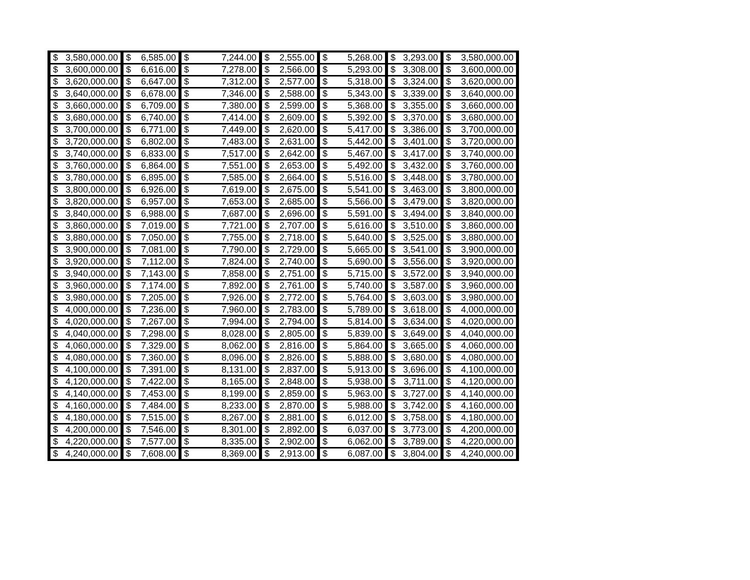| $ 3,580,000.00 | $ 6,585.00 | $ 7,244.00 | $ 2,555.00 | $ 5,268.00 | $ 3,293.00 | $ 3,580,000.00 |
| $ 3,600,000.00 | $ 6,616.00 | $ 7,278.00 | $ 2,566.00 | $ 5,293.00 | $ 3,308.00 | $ 3,600,000.00 |
| $ 3,620,000.00 | $ 6,647.00 | $ 7,312.00 | $ 2,577.00 | $ 5,318.00 | $ 3,324.00 | $ 3,620,000.00 |
| $ 3,640,000.00 | $ 6,678.00 | $ 7,346.00 | $ 2,588.00 | $ 5,343.00 | $ 3,339.00 | $ 3,640,000.00 |
| $ 3,660,000.00 | $ 6,709.00 | $ 7,380.00 | $ 2,599.00 | $ 5,368.00 | $ 3,355.00 | $ 3,660,000.00 |
| $ 3,680,000.00 | $ 6,740.00 | $ 7,414.00 | $ 2,609.00 | $ 5,392.00 | $ 3,370.00 | $ 3,680,000.00 |
| $ 3,700,000.00 | $ 6,771.00 | $ 7,449.00 | $ 2,620.00 | $ 5,417.00 | $ 3,386.00 | $ 3,700,000.00 |
| $ 3,720,000.00 | $ 6,802.00 | $ 7,483.00 | $ 2,631.00 | $ 5,442.00 | $ 3,401.00 | $ 3,720,000.00 |
| $ 3,740,000.00 | $ 6,833.00 | $ 7,517.00 | $ 2,642.00 | $ 5,467.00 | $ 3,417.00 | $ 3,740,000.00 |
| $ 3,760,000.00 | $ 6,864.00 | $ 7,551.00 | $ 2,653.00 | $ 5,492.00 | $ 3,432.00 | $ 3,760,000.00 |
| $ 3,780,000.00 | $ 6,895.00 | $ 7,585.00 | $ 2,664.00 | $ 5,516.00 | $ 3,448.00 | $ 3,780,000.00 |
| $ 3,800,000.00 | $ 6,926.00 | $ 7,619.00 | $ 2,675.00 | $ 5,541.00 | $ 3,463.00 | $ 3,800,000.00 |
| $ 3,820,000.00 | $ 6,957.00 | $ 7,653.00 | $ 2,685.00 | $ 5,566.00 | $ 3,479.00 | $ 3,820,000.00 |
| $ 3,840,000.00 | $ 6,988.00 | $ 7,687.00 | $ 2,696.00 | $ 5,591.00 | $ 3,494.00 | $ 3,840,000.00 |
| $ 3,860,000.00 | $ 7,019.00 | $ 7,721.00 | $ 2,707.00 | $ 5,616.00 | $ 3,510.00 | $ 3,860,000.00 |
| $ 3,880,000.00 | $ 7,050.00 | $ 7,755.00 | $ 2,718.00 | $ 5,640.00 | $ 3,525.00 | $ 3,880,000.00 |
| $ 3,900,000.00 | $ 7,081.00 | $ 7,790.00 | $ 2,729.00 | $ 5,665.00 | $ 3,541.00 | $ 3,900,000.00 |
| $ 3,920,000.00 | $ 7,112.00 | $ 7,824.00 | $ 2,740.00 | $ 5,690.00 | $ 3,556.00 | $ 3,920,000.00 |
| $ 3,940,000.00 | $ 7,143.00 | $ 7,858.00 | $ 2,751.00 | $ 5,715.00 | $ 3,572.00 | $ 3,940,000.00 |
| $ 3,960,000.00 | $ 7,174.00 | $ 7,892.00 | $ 2,761.00 | $ 5,740.00 | $ 3,587.00 | $ 3,960,000.00 |
| $ 3,980,000.00 | $ 7,205.00 | $ 7,926.00 | $ 2,772.00 | $ 5,764.00 | $ 3,603.00 | $ 3,980,000.00 |
| $ 4,000,000.00 | $ 7,236.00 | $ 7,960.00 | $ 2,783.00 | $ 5,789.00 | $ 3,618.00 | $ 4,000,000.00 |
| $ 4,020,000.00 | $ 7,267.00 | $ 7,994.00 | $ 2,794.00 | $ 5,814.00 | $ 3,634.00 | $ 4,020,000.00 |
| $ 4,040,000.00 | $ 7,298.00 | $ 8,028.00 | $ 2,805.00 | $ 5,839.00 | $ 3,649.00 | $ 4,040,000.00 |
| $ 4,060,000.00 | $ 7,329.00 | $ 8,062.00 | $ 2,816.00 | $ 5,864.00 | $ 3,665.00 | $ 4,060,000.00 |
| $ 4,080,000.00 | $ 7,360.00 | $ 8,096.00 | $ 2,826.00 | $ 5,888.00 | $ 3,680.00 | $ 4,080,000.00 |
| $ 4,100,000.00 | $ 7,391.00 | $ 8,131.00 | $ 2,837.00 | $ 5,913.00 | $ 3,696.00 | $ 4,100,000.00 |
| $ 4,120,000.00 | $ 7,422.00 | $ 8,165.00 | $ 2,848.00 | $ 5,938.00 | $ 3,711.00 | $ 4,120,000.00 |
| $ 4,140,000.00 | $ 7,453.00 | $ 8,199.00 | $ 2,859.00 | $ 5,963.00 | $ 3,727.00 | $ 4,140,000.00 |
| $ 4,160,000.00 | $ 7,484.00 | $ 8,233.00 | $ 2,870.00 | $ 5,988.00 | $ 3,742.00 | $ 4,160,000.00 |
| $ 4,180,000.00 | $ 7,515.00 | $ 8,267.00 | $ 2,881.00 | $ 6,012.00 | $ 3,758.00 | $ 4,180,000.00 |
| $ 4,200,000.00 | $ 7,546.00 | $ 8,301.00 | $ 2,892.00 | $ 6,037.00 | $ 3,773.00 | $ 4,200,000.00 |
| $ 4,220,000.00 | $ 7,577.00 | $ 8,335.00 | $ 2,902.00 | $ 6,062.00 | $ 3,789.00 | $ 4,220,000.00 |
| $ 4,240,000.00 | $ 7,608.00 | $ 8,369.00 | $ 2,913.00 | $ 6,087.00 | $ 3,804.00 | $ 4,240,000.00 |